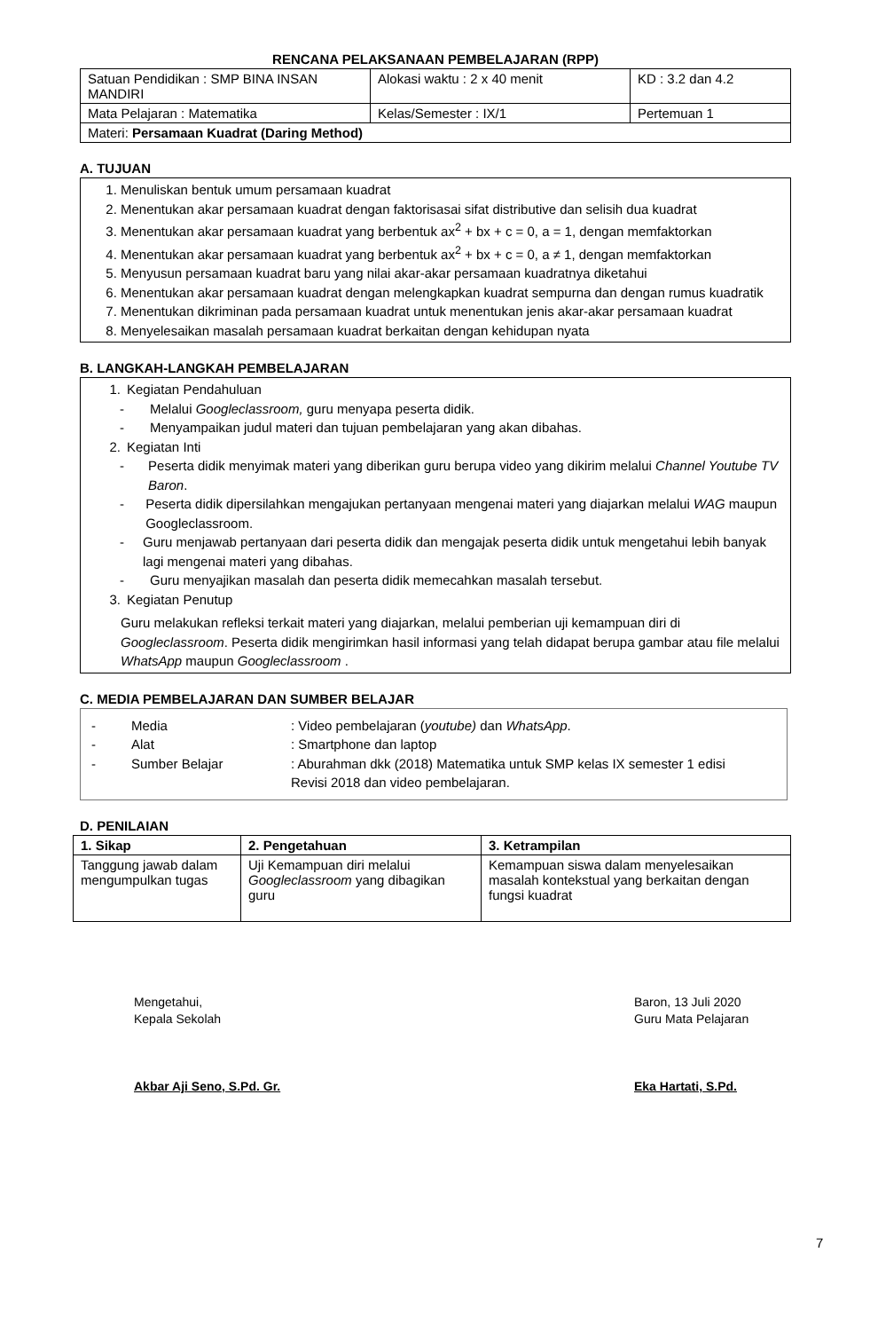RENCANA PELAKSANAAN PEMBELAJARAN (RPP)
| Satuan Pendidikan : SMP BINA INSAN MANDIRI | Alokasi waktu : 2 x 40 menit | KD : 3.2 dan 4.2 |
| Mata Pelajaran : Matematika | Kelas/Semester : IX/1 | Pertemuan 1 |
| Materi: Persamaan Kuadrat (Daring Method) | | |
A. TUJUAN
1. Menuliskan bentuk umum persamaan kuadrat
2. Menentukan akar persamaan kuadrat dengan faktorisasai sifat distributive dan selisih dua kuadrat
3. Menentukan akar persamaan kuadrat yang berbentuk ax<sup>2</sup> + bx + c = 0, a = 1, dengan memfaktorkan
4. Menentukan akar persamaan kuadrat yang berbentuk ax<sup>2</sup> + bx + c = 0, a ≠ 1, dengan memfaktorkan
5. Menyusun persamaan kuadrat baru yang nilai akar-akar persamaan kuadratnya diketahui
6. Menentukan akar persamaan kuadrat dengan melengkapkan kuadrat sempurna dan dengan rumus kuadratik
7. Menentukan dikriminan pada persamaan kuadrat untuk menentukan jenis akar-akar persamaan kuadrat
8. Menyelesaikan masalah persamaan kuadrat berkaitan dengan kehidupan nyata
B. LANGKAH-LANGKAH PEMBELAJARAN
1. Kegiatan Pendahuluan
- Melalui Googleclassroom, guru menyapa peserta didik.
- Menyampaikan judul materi dan tujuan pembelajaran yang akan dibahas.
2. Kegiatan Inti
- Peserta didik menyimak materi yang diberikan guru berupa video yang dikirim melalui Channel Youtube TV Baron.
- Peserta didik dipersilahkan mengajukan pertanyaan mengenai materi yang diajarkan melalui WAG maupun Googleclassroom.
- Guru menjawab pertanyaan dari peserta didik dan mengajak peserta didik untuk mengetahui lebih banyak lagi mengenai materi yang dibahas.
- Guru menyajikan masalah dan peserta didik memecahkan masalah tersebut.
3. Kegiatan Penutup
Guru melakukan refleksi terkait materi yang diajarkan, melalui pemberian uji kemampuan diri di Googleclassroom. Peserta didik mengirimkan hasil informasi yang telah didapat berupa gambar atau file melalui WhatsApp maupun Googleclassroom .
C. MEDIA PEMBELAJARAN DAN SUMBER BELAJAR
- Media: Video pembelajaran (youtube) dan WhatsApp.
- Alat: Smartphone dan laptop
- Sumber Belajar: Aburahman dkk (2018) Matematika untuk SMP kelas IX semester 1 edisi Revisi 2018 dan video pembelajaran.
D. PENILAIAN
| 1. Sikap | 2. Pengetahuan | 3. Ketrampilan |
| --- | --- | --- |
| Tanggung jawab dalam mengumpulkan tugas | Uji Kemampuan diri melalui Googleclassroom yang dibagikan guru | Kemampuan siswa dalam menyelesaikan masalah kontekstual yang berkaitan dengan fungsi kuadrat |
Mengetahui,
Kepala Sekolah
Akbar Aji Seno, S.Pd. Gr.
Baron, 13 Juli 2020
Guru Mata Pelajaran
Eka Hartati, S.Pd.
7